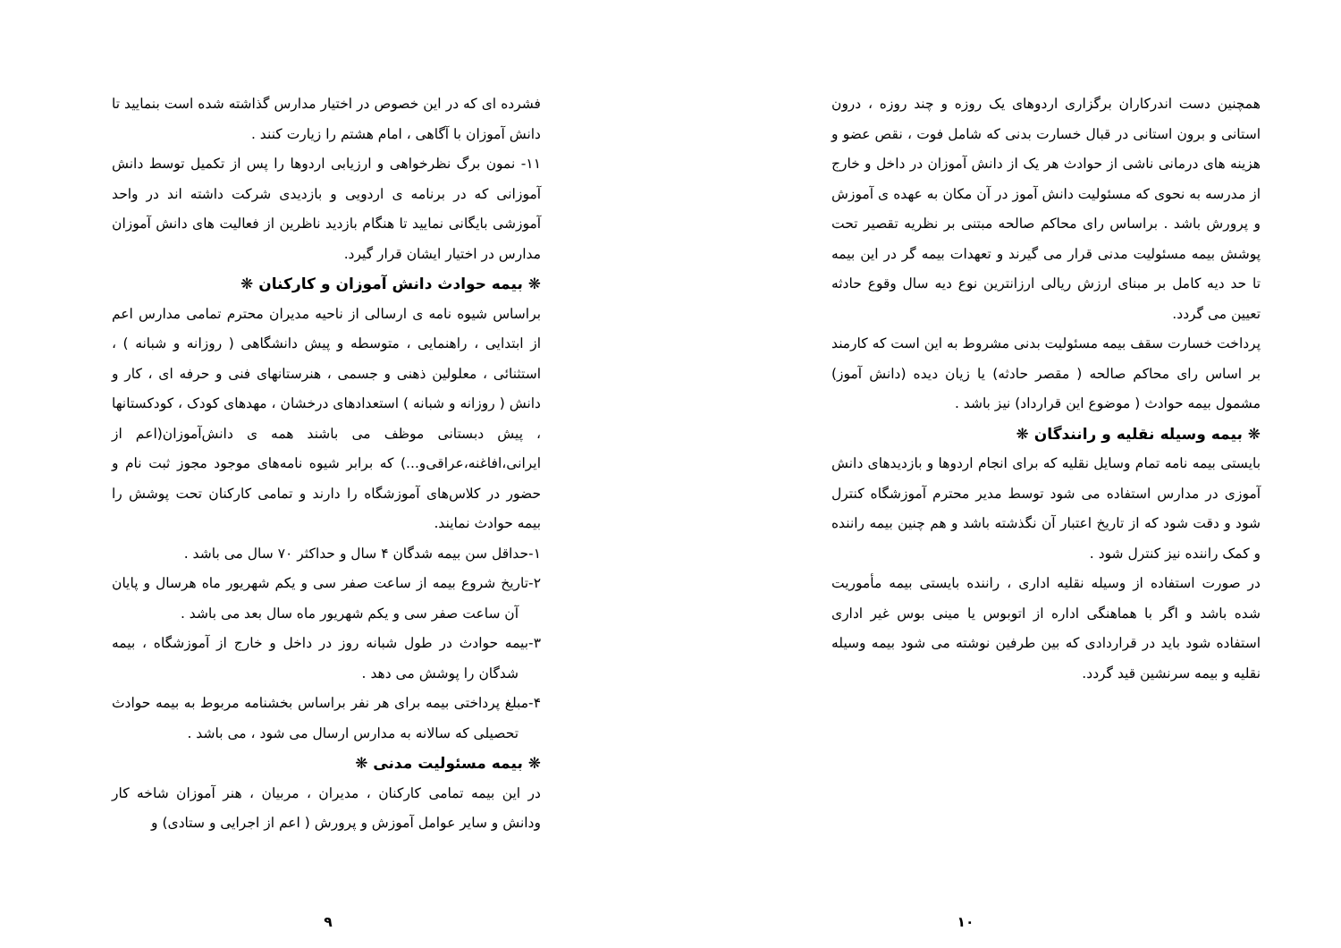همچنین دست اندرکاران برگزاری اردوهای یک روزه و چند روزه ، درون استانی و برون استانی در قبال خسارت بدنی که شامل فوت ، نقص عضو و هزینه های درمانی ناشی از حوادث هر یک از دانش آموزان در داخل و خارج از مدرسه به نحوی که مسئولیت دانش آموز در آن مکان به عهده ی آموزش و پرورش باشد . براساس رای محاکم صالحه مبتنی بر نظریه تقصیر تحت پوشش بیمه مسئولیت مدنی قرار می گیرند و تعهدات بیمه گر در این بیمه تا حد دیه کامل بر مبنای ارزش ریالی ارزانترین نوع دیه سال وقوع حادثه تعیین می گردد.
پرداخت خسارت سقف بیمه مسئولیت بدنی مشروط به این است که کارمند بر اساس رای محاکم صالحه ( مقصر حادثه) یا زیان دیده (دانش آموز) مشمول بیمه حوادث ( موضوع این قرارداد) نیز باشد .
❋ بیمه وسیله نقلیه و رانندگان ❋
بایستی بیمه نامه تمام وسایل نقلیه که برای انجام اردوها و بازدیدهای دانش آموزی در مدارس استفاده می شود توسط مدیر محترم آموزشگاه کنترل شود و دقت شود که از تاریخ اعتبار آن نگذشته باشد و هم چنین بیمه راننده و کمک راننده نیز کنترل شود .
در صورت استفاده از وسیله نقلیه اداری ، راننده بایستی بیمه مأموریت شده باشد و اگر با هماهنگی اداره از اتوبوس یا مینی بوس غیر اداری استفاده شود باید در قراردادی که بین طرفین نوشته می شود بیمه وسیله نقلیه و بیمه سرنشین قید گردد.
۱۰
فشرده ای که در این خصوص در اختیار مدارس گذاشته شده است بنمایید تا دانش آموزان با آگاهی ، امام هشتم را زیارت کنند .
۱۱- نمون برگ نظرخواهی و ارزیابی اردوها را پس از تکمیل توسط دانش آموزانی که در برنامه ی اردویی و بازدیدی شرکت داشته اند در واحد آموزشی بایگانی نمایید تا هنگام بازدید ناظرین از فعالیت های دانش آموزان مدارس در اختیار ایشان قرار گیرد.
❋ بیمه حوادث دانش آموزان و کارکنان ❋
براساس شیوه نامه ی ارسالی از ناحیه مدیران محترم تمامی مدارس اعم از ابتدایی ، راهنمایی ، متوسطه و پیش دانشگاهی ( روزانه و شبانه ) ، استثنائی ، معلولین ذهنی و جسمی ، هنرستانهای فنی و حرفه ای ، کار و دانش ( روزانه و شبانه ) استعدادهای درخشان ، مهدهای کودک ، کودکستانها ، پیش دبستانی موظف می باشند همه ی دانش‌آموزان(اعم از ایرانی،افاغنه،عراقی‌و...) که برابر شیوه نامه‌های موجود مجوز ثبت نام و حضور در کلاس‌های آموزشگاه را دارند و تمامی کارکنان تحت پوشش را بیمه حوادث نمایند.
۱-حداقل سن بیمه شدگان ۴ سال و حداکثر ۷۰ سال می باشد .
۲-تاریخ شروع بیمه از ساعت صفر سی و یکم شهریور ماه هرسال و پایان آن ساعت صفر سی و یکم شهریور ماه سال بعد می باشد .
۳-بیمه حوادث در طول شبانه روز در داخل و خارج از آموزشگاه ، بیمه شدگان را پوشش می دهد .
۴-مبلغ پرداختی بیمه برای هر نفر براساس بخشنامه مربوط به بیمه حوادث تحصیلی که سالانه به مدارس ارسال می شود ، می باشد .
❋ بیمه مسئولیت مدنی ❋
در این بیمه تمامی کارکنان ، مدیران ، مربیان ، هنر آموزان شاخه کار ودانش و سایر عوامل آموزش و پرورش ( اعم از اجرایی و ستادی) و
۹